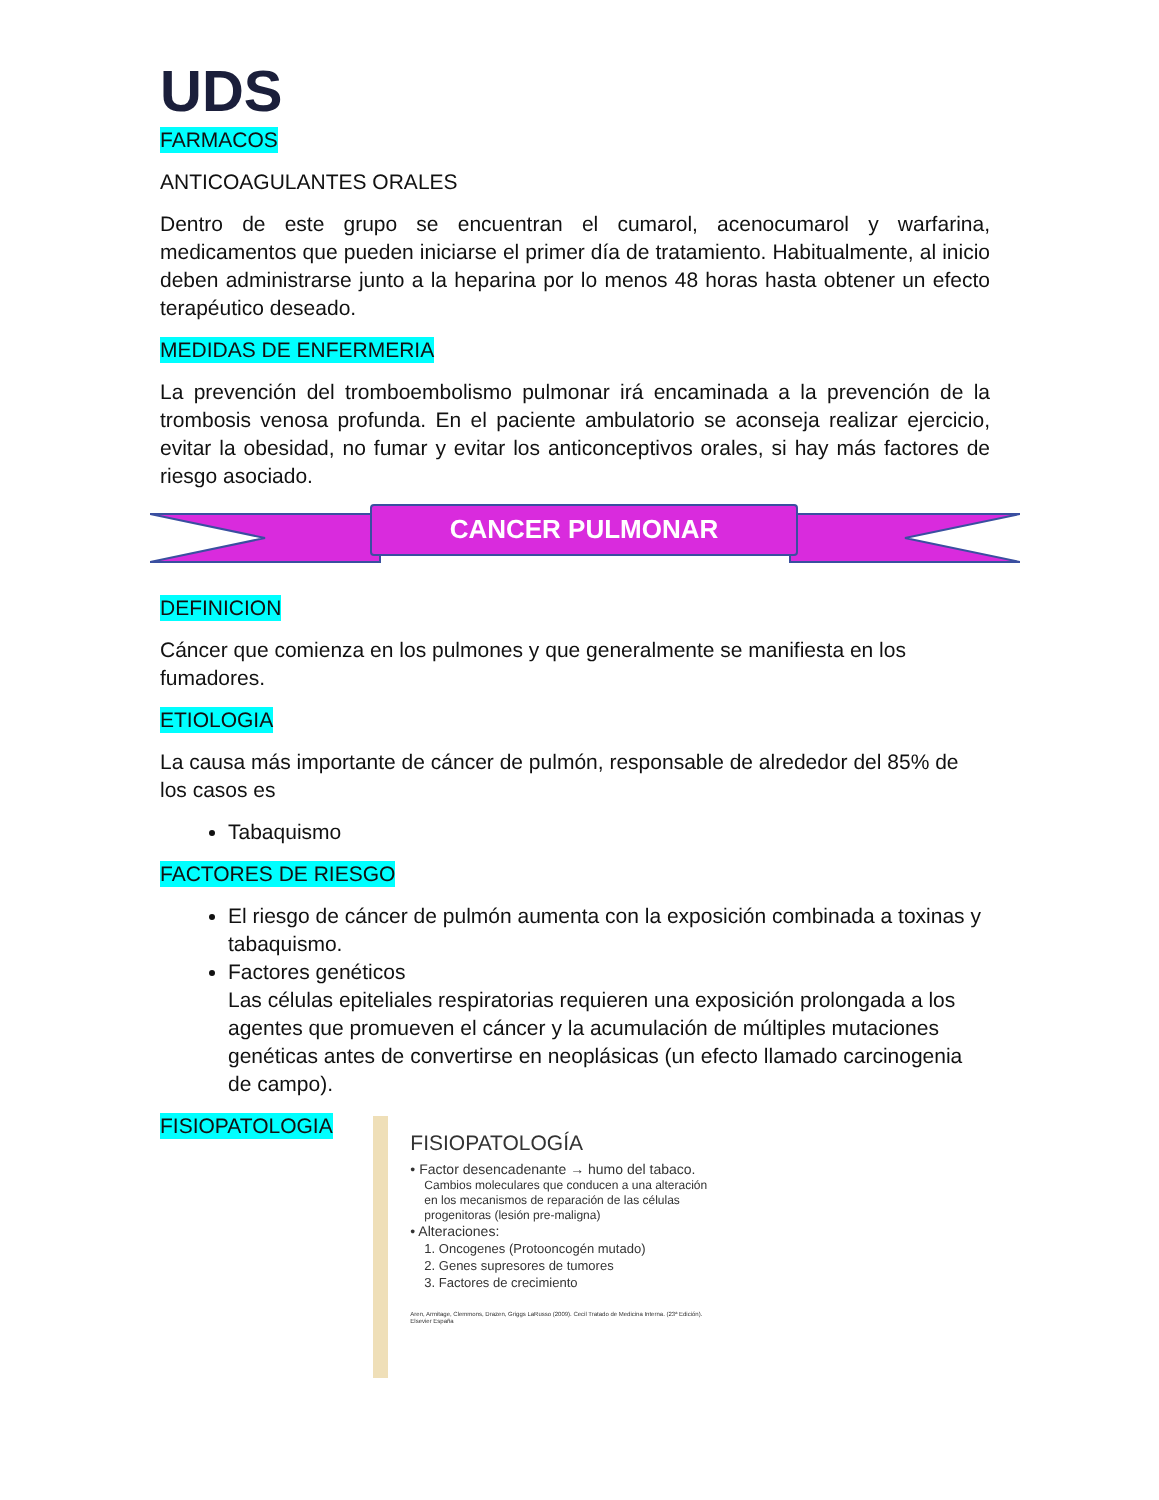UDS
FARMACOS
ANTICOAGULANTES ORALES
Dentro de este grupo se encuentran el cumarol, acenocumarol y warfarina, medicamentos que pueden iniciarse el primer día de tratamiento. Habitualmente, al inicio deben administrarse junto a la heparina por lo menos 48 horas hasta obtener un efecto terapéutico deseado.
MEDIDAS DE ENFERMERIA
La prevención del tromboembolismo pulmonar irá encaminada a la prevención de la trombosis venosa profunda. En el paciente ambulatorio se aconseja realizar ejercicio, evitar la obesidad, no fumar y evitar los anticonceptivos orales, si hay más factores de riesgo asociado.
CANCER PULMONAR
DEFINICION
Cáncer que comienza en los pulmones y que generalmente se manifiesta en los fumadores.
ETIOLOGIA
La causa más importante de cáncer de pulmón, responsable de alrededor del 85% de los casos es
Tabaquismo
FACTORES DE RIESGO
El riesgo de cáncer de pulmón aumenta con la exposición combinada a toxinas y tabaquismo.
Factores genéticos
Las células epiteliales respiratorias requieren una exposición prolongada a los agentes que promueven el cáncer y la acumulación de múltiples mutaciones genéticas antes de convertirse en neoplásicas (un efecto llamado carcinogenia de campo).
FISIOPATOLOGIA
FISIOPATOLOGÍA
• Factor desencadenante → humo del tabaco.
Cambios moleculares que conducen a una alteración en los mecanismos de reparación de las células progenitoras (lesión pre-maligna)
• Alteraciones:
1. Oncogenes (Protooncogén mutado)
2. Genes supresores de tumores
3. Factores de crecimiento
Aren, Armitage, Clemmons, Drazen, Griggs LaRusso (2009). Cecil Tratado de Medicina Interna. (23ª Edición). Elsevier España